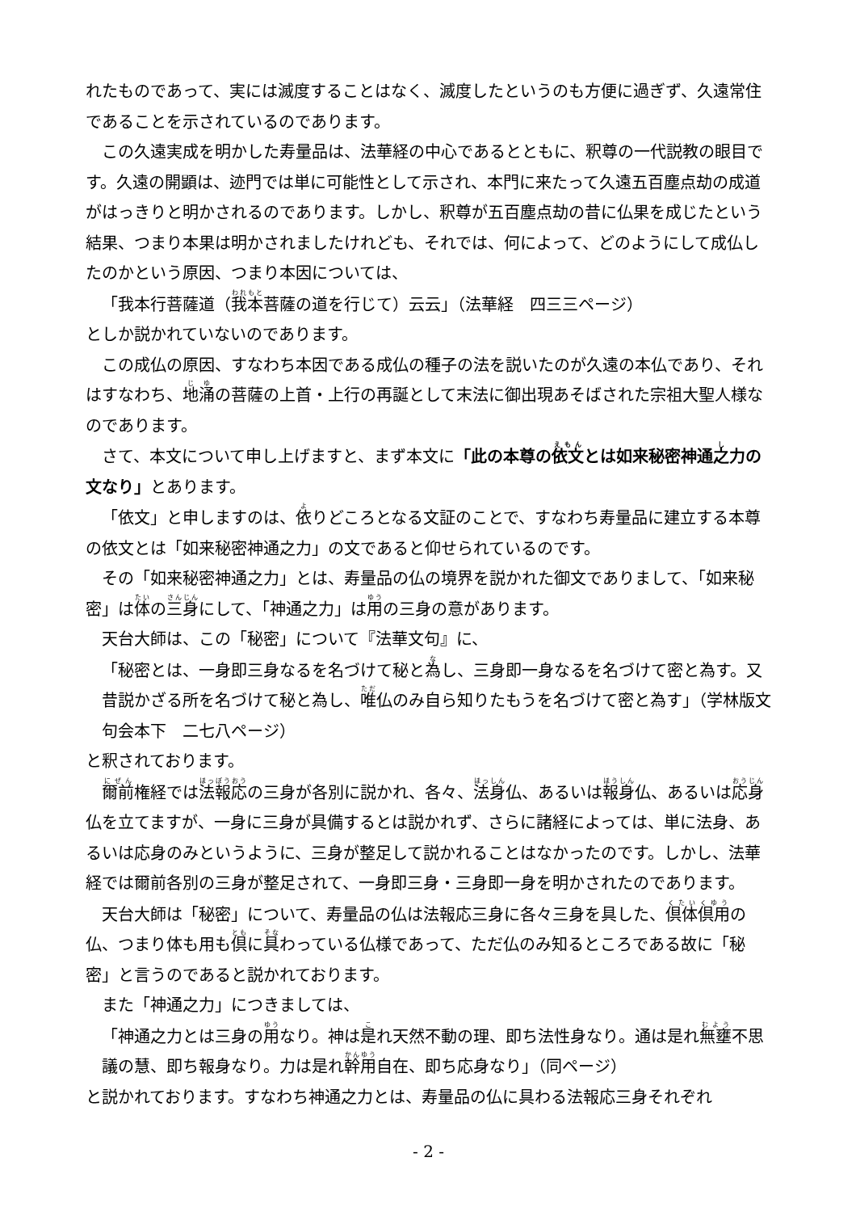れたものであって、実には滅度することはなく、滅度したというのも方便に過ぎず、久遠常住であることを示されているのであります。
この久遠実成を明かした寿量品は、法華経の中心であるとともに、釈尊の一代説教の眼目です。久遠の開顕は、迹門では単に可能性として示され、本門に来たって久遠五百塵点劫の成道がはっきりと明かされるのであります。しかし、釈尊が五百塵点劫の昔に仏果を成じたという結果、つまり本果は明かされましたけれども、それでは、何によって、どのようにして成仏したのかという原因、つまり本因については、
「我本行菩薩道（我本菩薩の道を行じて）云云」（法華経　四三三ページ）
としか説かれていないのであります。
この成仏の原因、すなわち本因である成仏の種子の法を説いたのが久遠の本仏であり、それはすなわち、地涌の菩薩の上首・上行の再誕として末法に御出現あそばされた宗祖大聖人様なのであります。
さて、本文について申し上げますと、まず本文に「此の本尊の依文とは如来秘密神通之力の文なり」とあります。
「依文」と申しますのは、依りどころとなる文証のことで、すなわち寿量品に建立する本尊の依文とは「如来秘密神通之力」の文であると仰せられているのです。
その「如来秘密神通之力」とは、寿量品の仏の境界を説かれた御文でありまして、「如来秘密」は体の三身にして、「神通之力」は用の三身の意があります。
天台大師は、この「秘密」について『法華文句』に、
「秘密とは、一身即三身なるを名づけて秘と為し、三身即一身なるを名づけて密と為す。又昔説かざる所を名づけて秘と為し、唯仏のみ自ら知りたもうを名づけて密と為す」（学林版文句会本下　二七八ページ）
と釈されております。
爾前権経では法報応の三身が各別に説かれ、各々、法身仏、あるいは報身仏、あるいは応身仏を立てますが、一身に三身が具備するとは説かれず、さらに諸経によっては、単に法身、あるいは応身のみというように、三身が整足して説かれることはなかったのです。しかし、法華経では爾前各別の三身が整足されて、一身即三身・三身即一身を明かされたのであります。
天台大師は「秘密」について、寿量品の仏は法報応三身に各々三身を具した、倶体倶用の仏、つまり体も用も倶に具わっている仏様であって、ただ仏のみ知るところである故に「秘密」と言うのであると説かれております。
また「神通之力」につきましては、
「神通之力とは三身の用なり。神は是れ天然不動の理、即ち法性身なり。通は是れ無壅不思議の慧、即ち報身なり。力は是れ幹用自在、即ち応身なり」（同ページ）
と説かれております。すなわち神通之力とは、寿量品の仏に具わる法報応三身それぞれ
- 2 -